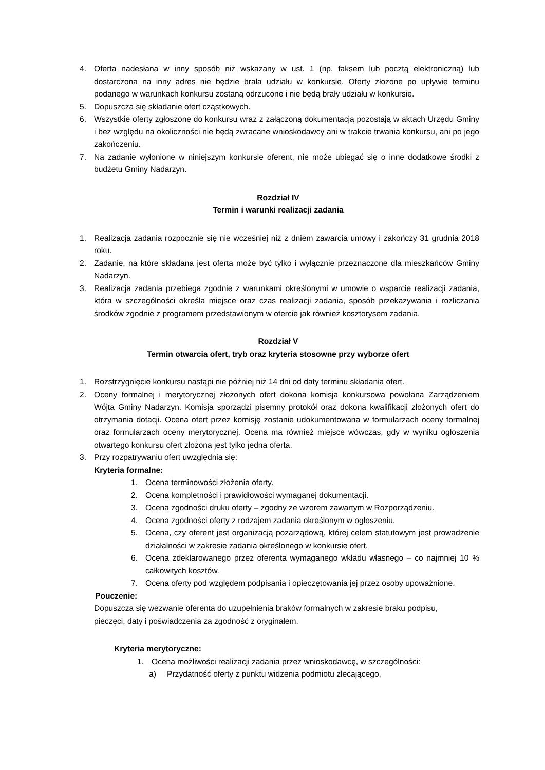4. Oferta nadesłana w inny sposób niż wskazany w ust. 1 (np. faksem lub pocztą elektroniczną) lub dostarczona na inny adres nie będzie brała udziału w konkursie. Oferty złożone po upływie terminu podanego w warunkach konkursu zostaną odrzucone i nie będą brały udziału w konkursie.
5. Dopuszcza się składanie ofert cząstkowych.
6. Wszystkie oferty zgłoszone do konkursu wraz z załączoną dokumentacją pozostają w aktach Urzędu Gminy i bez względu na okoliczności nie będą zwracane wnioskodawcy ani w trakcie trwania konkursu, ani po jego zakończeniu.
7. Na zadanie wyłonione w niniejszym konkursie oferent, nie może ubiegać się o inne dodatkowe środki z budżetu Gminy Nadarzyn.
Rozdział IV
Termin i warunki realizacji zadania
1. Realizacja zadania rozpocznie się nie wcześniej niż z dniem zawarcia umowy i zakończy 31 grudnia 2018 roku.
2. Zadanie, na które składana jest oferta może być tylko i wyłącznie przeznaczone dla mieszkańców Gminy Nadarzyn.
3. Realizacja zadania przebiega zgodnie z warunkami określonymi w umowie o wsparcie realizacji zadania, która w szczególności określa miejsce oraz czas realizacji zadania, sposób przekazywania i rozliczania środków zgodnie z programem przedstawionym w ofercie jak również kosztorysem zadania.
Rozdział V
Termin otwarcia ofert, tryb oraz kryteria stosowne przy wyborze ofert
1. Rozstrzygnięcie konkursu nastąpi nie później niż 14 dni od daty terminu składania ofert.
2. Oceny formalnej i merytorycznej złożonych ofert dokona komisja konkursowa powołana Zarządzeniem Wójta Gminy Nadarzyn. Komisja sporządzi pisemny protokół oraz dokona kwalifikacji złożonych ofert do otrzymania dotacji. Ocena ofert przez komisję zostanie udokumentowana w formularzach oceny formalnej oraz formularzach oceny merytorycznej. Ocena ma również miejsce wówczas, gdy w wyniku ogłoszenia otwartego konkursu ofert złożona jest tylko jedna oferta.
3. Przy rozpatrywaniu ofert uwzględnia się:
Kryteria formalne:
1. Ocena terminowości złożenia oferty.
2. Ocena kompletności i prawidłowości wymaganej dokumentacji.
3. Ocena zgodności druku oferty – zgodny ze wzorem zawartym w Rozporządzeniu.
4. Ocena zgodności oferty z rodzajem zadania określonym w ogłoszeniu.
5. Ocena, czy oferent jest organizacją pozarządową, której celem statutowym jest prowadzenie działalności w zakresie zadania określonego w konkursie ofert.
6. Ocena zdeklarowanego przez oferenta wymaganego wkładu własnego – co najmniej 10 % całkowitych kosztów.
7. Ocena oferty pod względem podpisania i opieczętowania jej przez osoby upoważnione.
Pouczenie:
Dopuszcza się wezwanie oferenta do uzupełnienia braków formalnych w zakresie braku podpisu, pieczęci, daty i poświadczenia za zgodność z oryginałem.
Kryteria merytoryczne:
1. Ocena możliwości realizacji zadania przez wnioskodawcę, w szczególności:
a) Przydatność oferty z punktu widzenia podmiotu zlecającego,